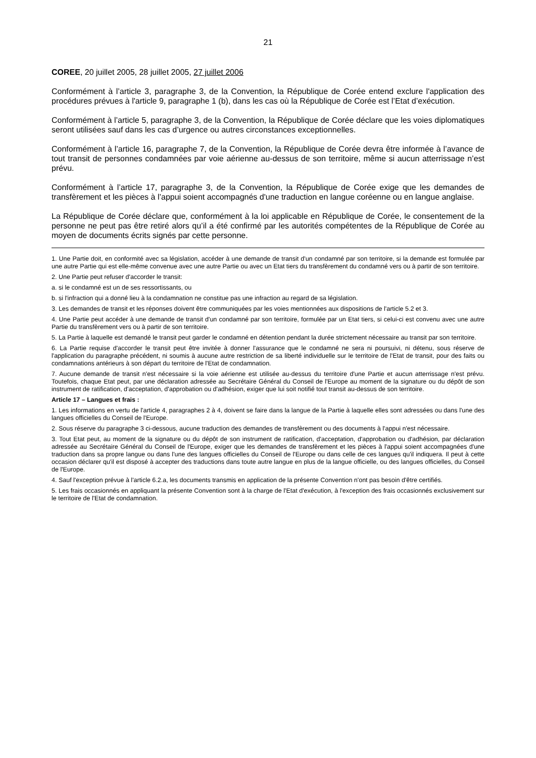21
COREE, 20 juillet 2005, 28 juillet 2005, 27 juillet 2006
Conformément à l’article 3, paragraphe 3, de la Convention, la République de Corée entend exclure l'application des procédures prévues à l'article 9, paragraphe 1 (b), dans les cas où la République de Corée est l’Etat d’exécution.
Conformément à l’article 5, paragraphe 3, de la Convention, la République de Corée déclare que les voies diplomatiques seront utilisées sauf dans les cas d’urgence ou autres circonstances exceptionnelles.
Conformément à l’article 16, paragraphe 7, de la Convention, la République de Corée devra être informée à l’avance de tout transit de personnes condamnées par voie aérienne au-dessus de son territoire, même si aucun atterrissage n’est prévu.
Conformément à l’article 17, paragraphe 3, de la Convention, la République de Corée exige que les demandes de transfèrement et les pièces à l’appui soient accompagnés d'une traduction en langue coréenne ou en langue anglaise.
La République de Corée déclare que, conformément à la loi applicable en République de Corée, le consentement de la personne ne peut pas être retiré alors qu’il a été confirmé par les autorités compétentes de la République de Corée au moyen de documents écrits signés par cette personne.
1. Une Partie doit, en conformité avec sa législation, accéder à une demande de transit d'un condamné par son territoire, si la demande est formulée par une autre Partie qui est elle-même convenue avec une autre Partie ou avec un Etat tiers du transfèrement du condamné vers ou à partir de son territoire.
2. Une Partie peut refuser d'accorder le transit:
a. si le condamné est un de ses ressortissants, ou
b. si l'infraction qui a donné lieu à la condamnation ne constitue pas une infraction au regard de sa législation.
3. Les demandes de transit et les réponses doivent être communiquées par les voies mentionnées aux dispositions de l'article 5.2 et 3.
4. Une Partie peut accéder à une demande de transit d'un condamné par son territoire, formulée par un Etat tiers, si celui-ci est convenu avec une autre Partie du transfèrement vers ou à partir de son territoire.
5. La Partie à laquelle est demandé le transit peut garder le condamné en détention pendant la durée strictement nécessaire au transit par son territoire.
6. La Partie requise d'accorder le transit peut être invitée à donner l'assurance que le condamné ne sera ni poursuivi, ni détenu, sous réserve de l'application du paragraphe précédent, ni soumis à aucune autre restriction de sa liberté individuelle sur le territoire de l'Etat de transit, pour des faits ou condamnations antérieurs à son départ du territoire de l'Etat de condamnation.
7. Aucune demande de transit n'est nécessaire si la voie aérienne est utilisée au-dessus du territoire d'une Partie et aucun atterrissage n'est prévu. Toutefois, chaque Etat peut, par une déclaration adressée au Secrétaire Général du Conseil de l'Europe au moment de la signature ou du dépôt de son instrument de ratification, d'acceptation, d'approbation ou d'adhésion, exiger que lui soit notifié tout transit au-dessus de son territoire.
Article 17 – Langues et frais :
1. Les informations en vertu de l'article 4, paragraphes 2 à 4, doivent se faire dans la langue de la Partie à laquelle elles sont adressées ou dans l'une des langues officielles du Conseil de l'Europe.
2. Sous réserve du paragraphe 3 ci-dessous, aucune traduction des demandes de transfèrement ou des documents à l'appui n'est nécessaire.
3. Tout Etat peut, au moment de la signature ou du dépôt de son instrument de ratification, d'acceptation, d'approbation ou d'adhésion, par déclaration adressée au Secrétaire Général du Conseil de l'Europe, exiger que les demandes de transfèrement et les pièces à l'appui soient accompagnées d'une traduction dans sa propre langue ou dans l'une des langues officielles du Conseil de l'Europe ou dans celle de ces langues qu'il indiquera. Il peut à cette occasion déclarer qu'il est disposé à accepter des traductions dans toute autre langue en plus de la langue officielle, ou des langues officielles, du Conseil de l'Europe.
4. Sauf l'exception prévue à l'article 6.2.a, les documents transmis en application de la présente Convention n'ont pas besoin d'être certifiés.
5. Les frais occasionnés en appliquant la présente Convention sont à la charge de l'Etat d'exécution, à l'exception des frais occasionnés exclusivement sur le territoire de l'Etat de condamnation.